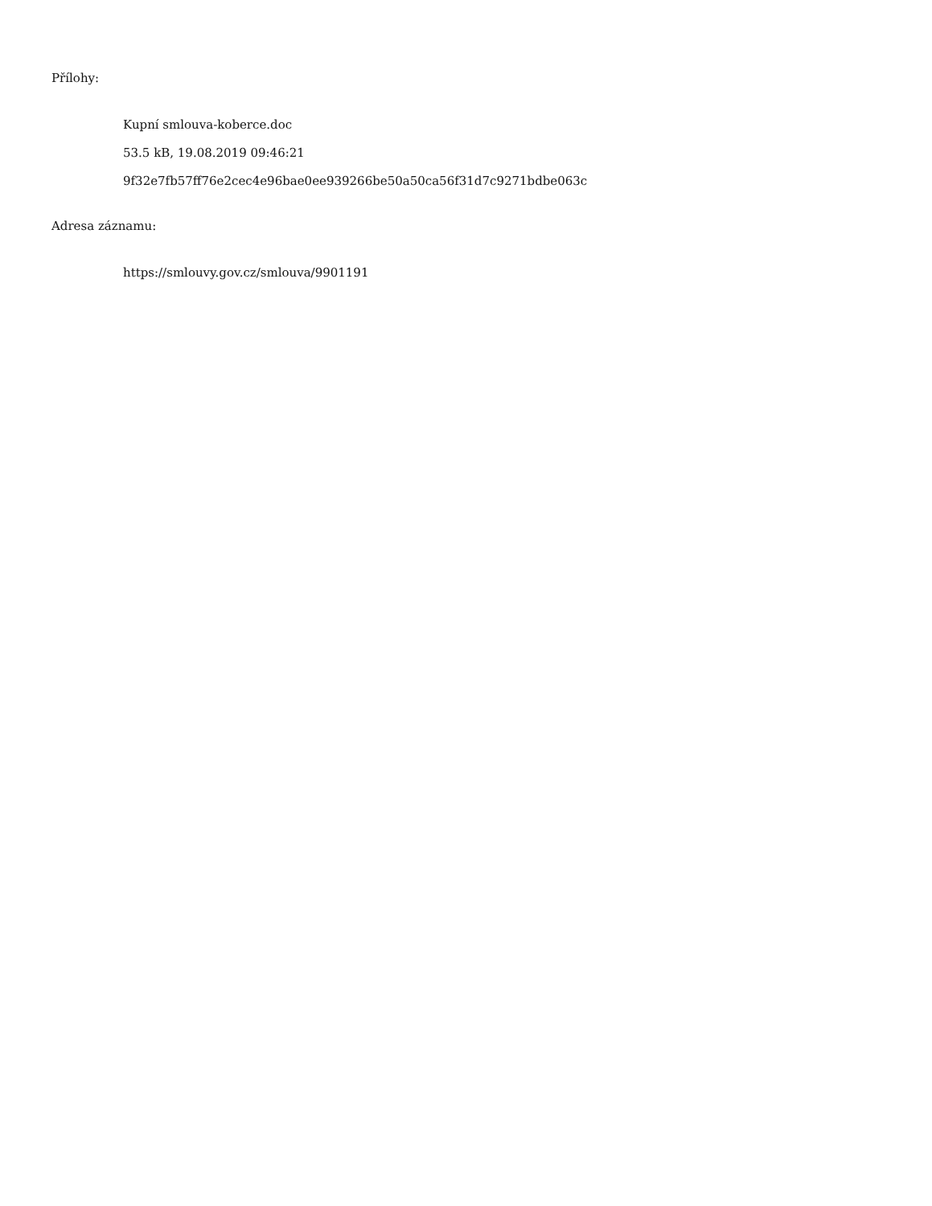Přílohy:
Kupní smlouva-koberce.doc
53.5 kB, 19.08.2019 09:46:21
9f32e7fb57ff76e2cec4e96bae0ee939266be50a50ca56f31d7c9271bdbe063c
Adresa záznamu:
https://smlouvy.gov.cz/smlouva/9901191